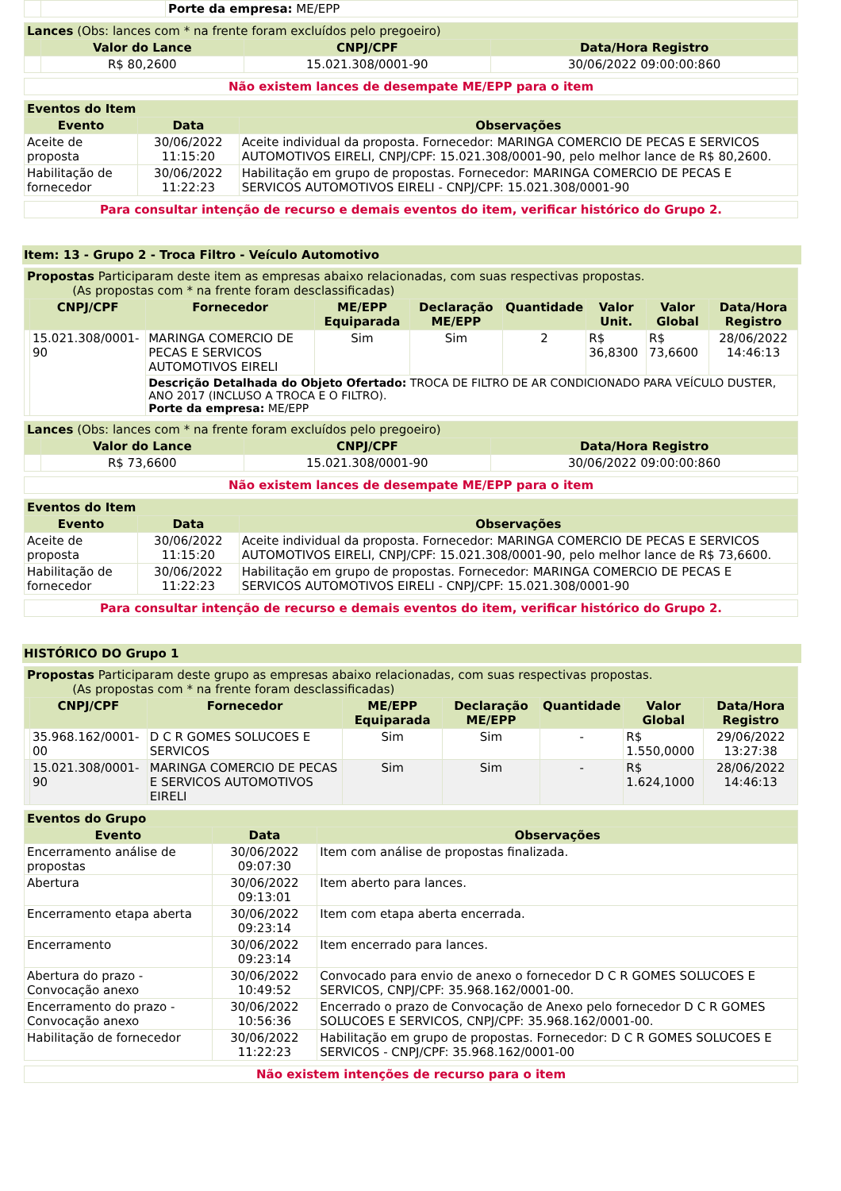| | | Porte da empresa: ME/EPP |
| Lances (Obs: lances com * na frente foram excluídos pelo pregoeiro) | | | |
| --- | --- | --- | --- |
| | Valor do Lance | CNPJ/CPF | Data/Hora Registro |
| | R$ 80,2600 | 15.021.308/0001-90 | 30/06/2022 09:00:00:860 |
| Não existem lances de desempate ME/EPP para o item |
| Eventos do Item | | |
| --- | --- | --- |
| Evento | Data | Observações |
| Aceite de proposta | 30/06/2022 11:15:20 | Aceite individual da proposta. Fornecedor: MARINGA COMERCIO DE PECAS E SERVICOS AUTOMOTIVOS EIRELI, CNPJ/CPF: 15.021.308/0001-90, pelo melhor lance de R$ 80,2600. |
| Habilitação de fornecedor | 30/06/2022 11:22:23 | Habilitação em grupo de propostas. Fornecedor: MARINGA COMERCIO DE PECAS E SERVICOS AUTOMOTIVOS EIRELI - CNPJ/CPF: 15.021.308/0001-90 |
| Para consultar intenção de recurso e demais eventos do item, verificar histórico do Grupo 2. |
Item: 13 - Grupo 2 - Troca Filtro - Veículo Automotivo
| Propostas Participaram deste item as empresas abaixo relacionadas, com suas respectivas propostas. (As propostas com * na frente foram desclassificadas) | | | | | | | | |
| --- | --- | --- | --- | --- | --- | --- | --- | --- |
| | CNPJ/CPF | Fornecedor | ME/EPP Equiparada | Declaração ME/EPP | Quantidade | Valor Unit. | Valor Global | Data/Hora Registro |
| | 15.021.308/0001-90 | MARINGA COMERCIO DE PECAS E SERVICOS AUTOMOTIVOS EIRELI | Sim | Sim | 2 | R$ 36,8300 | R$ 73,6600 | 28/06/2022 14:46:13 |
| | | Descrição Detalhada do Objeto Ofertado: TROCA DE FILTRO DE AR CONDICIONADO PARA VEÍCULO DUSTER, ANO 2017 (INCLUSO A TROCA E O FILTRO). Porte da empresa: ME/EPP | | | | | | |
| Lances (Obs: lances com * na frente foram excluídos pelo pregoeiro) | | | |
| --- | --- | --- | --- |
| | Valor do Lance | CNPJ/CPF | Data/Hora Registro |
| | R$ 73,6600 | 15.021.308/0001-90 | 30/06/2022 09:00:00:860 |
| Não existem lances de desempate ME/EPP para o item |
| Eventos do Item | | |
| --- | --- | --- |
| Evento | Data | Observações |
| Aceite de proposta | 30/06/2022 11:15:20 | Aceite individual da proposta. Fornecedor: MARINGA COMERCIO DE PECAS E SERVICOS AUTOMOTIVOS EIRELI, CNPJ/CPF: 15.021.308/0001-90, pelo melhor lance de R$ 73,6600. |
| Habilitação de fornecedor | 30/06/2022 11:22:23 | Habilitação em grupo de propostas. Fornecedor: MARINGA COMERCIO DE PECAS E SERVICOS AUTOMOTIVOS EIRELI - CNPJ/CPF: 15.021.308/0001-90 |
| Para consultar intenção de recurso e demais eventos do item, verificar histórico do Grupo 2. |
HISTÓRICO DO Grupo 1
| Propostas Participaram deste grupo as empresas abaixo relacionadas, com suas respectivas propostas. (As propostas com * na frente foram desclassificadas) | | | | | | | |
| --- | --- | --- | --- | --- | --- | --- | --- |
| | CNPJ/CPF | Fornecedor | ME/EPP Equiparada | Declaração ME/EPP | Quantidade | Valor Global | Data/Hora Registro |
| | 35.968.162/0001-00 | D C R GOMES SOLUCOES E SERVICOS | Sim | Sim | - | R$ 1.550,0000 | 29/06/2022 13:27:38 |
| | 15.021.308/0001-90 | MARINGA COMERCIO DE PECAS E SERVICOS AUTOMOTIVOS EIRELI | Sim | Sim | - | R$ 1.624,1000 | 28/06/2022 14:46:13 |
| Eventos do Grupo | | |
| --- | --- | --- |
| Evento | Data | Observações |
| Encerramento análise de propostas | 30/06/2022 09:07:30 | Item com análise de propostas finalizada. |
| Abertura | 30/06/2022 09:13:01 | Item aberto para lances. |
| Encerramento etapa aberta | 30/06/2022 09:23:14 | Item com etapa aberta encerrada. |
| Encerramento | 30/06/2022 09:23:14 | Item encerrado para lances. |
| Abertura do prazo - Convocação anexo | 30/06/2022 10:49:52 | Convocado para envio de anexo o fornecedor D C R GOMES SOLUCOES E SERVICOS, CNPJ/CPF: 35.968.162/0001-00. |
| Encerramento do prazo - Convocação anexo | 30/06/2022 10:56:36 | Encerrado o prazo de Convocação de Anexo pelo fornecedor D C R GOMES SOLUCOES E SERVICOS, CNPJ/CPF: 35.968.162/0001-00. |
| Habilitação de fornecedor | 30/06/2022 11:22:23 | Habilitação em grupo de propostas. Fornecedor: D C R GOMES SOLUCOES E SERVICOS - CNPJ/CPF: 35.968.162/0001-00 |
| Não existem intenções de recurso para o item |